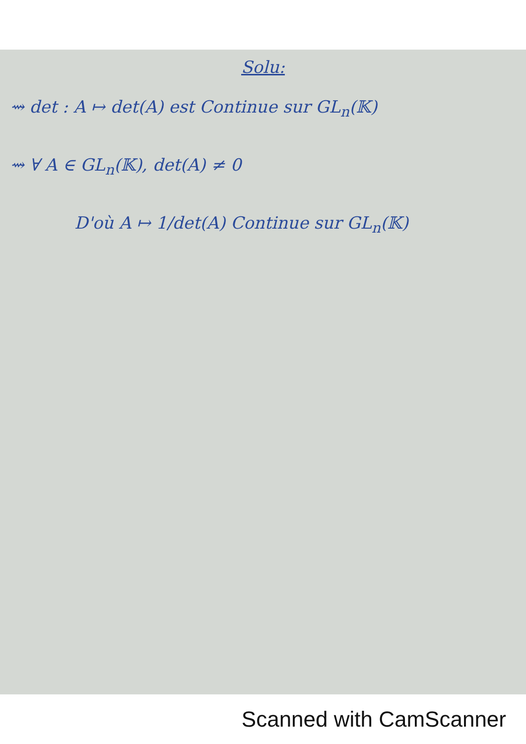Solu:
⇝ det : A ↦ det(A) est Continue sur GL<sub>n</sub>(𝕂)
⇝ ∀ A ∈ GL<sub>n</sub>(𝕂), det(A) ≠ 0
D'où A ↦ 1/det(A) Continue sur GL<sub>n</sub>(𝕂)
Scanned with CamScanner